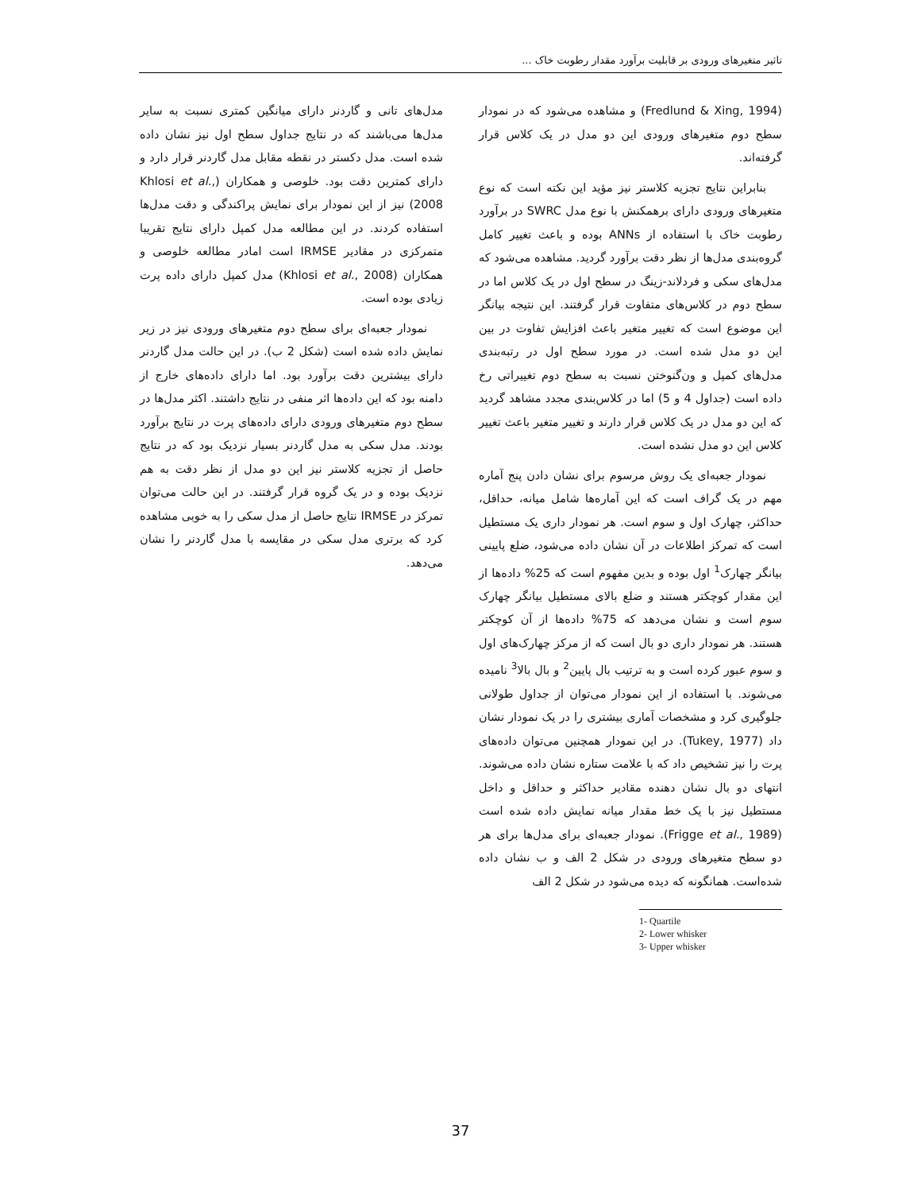تاثیر متغیرهای ورودی بر قابلیت برآورد مقدار رطوبت خاک ...
(Fredlund & Xing, 1994) و مشاهده می‌شود که در نمودار سطح دوم متغیرهای ورودی این دو مدل در یک کلاس قرار گرفته‌اند.
بنابراین نتایج تجزیه کلاستر نیز مؤید این نکته است که نوع متغیرهای ورودی دارای برهمکنش با نوع مدل SWRC در برآورد رطوبت خاک با استفاده از ANNs بوده و باعث تغییر کامل گروه‌بندی مدل‌ها از نظر دقت برآورد گردید. مشاهده می‌شود که مدل‌های سکی و فردلاند-زینگ در سطح اول در یک کلاس اما در سطح دوم در کلاس‌های متفاوت قرار گرفتند. این نتیجه بیانگر این موضوع است که تغییر متغیر باعث افزایش تفاوت در بین این دو مدل شده است. در مورد سطح اول در رتبه‌بندی مدل‌های کمپل و ون‌گنوختن نسبت به سطح دوم تغییراتی رخ داده است (جداول 4 و 5) اما در کلاس‌بندی مجدد مشاهد گردید که این دو مدل در یک کلاس قرار دارند و تغییر متغیر باعث تغییر کلاس این دو مدل نشده است.
نمودار جعبه‌ای یک روش مرسوم برای نشان دادن پنج آماره مهم در یک گراف است که این آماره‌ها شامل میانه، حداقل، حداکثر، چهارک اول و سوم است. هر نمودار داری یک مستطیل است که تمرکز اطلاعات در آن نشان داده می‌شود، ضلع پایینی بیانگر چهارک<sup>1</sup> اول بوده و بدین مفهوم است که 25% داده‌ها از این مقدار کوچکتر هستند و ضلع بالای مستطیل بیانگر چهارک سوم است و نشان می‌دهد که 75% داده‌ها از آن کوچکتر هستند. هر نمودار داری دو بال است که از مرکز چهارک‌های اول و سوم عبور کرده است و به ترتیب بال پایین<sup>2</sup> و بال بالا<sup>3</sup> نامیده می‌شوند. با استفاده از این نمودار می‌توان از جداول طولانی جلوگیری کرد و مشخصات آماری بیشتری را در یک نمودار نشان داد (Tukey, 1977). در این نمودار همچنین می‌توان داده‌های پرت را نیز تشخیص داد که با علامت ستاره نشان داده می‌شوند. انتهای دو بال نشان دهنده مقادیر حداکثر و حداقل و داخل مستطیل نیز با یک خط مقدار میانه نمایش داده شده است (Frigge et al., 1989). نمودار جعبه‌ای برای مدل‌ها برای هر دو سطح متغیرهای ورودی در شکل 2 الف و ب نشان داده شده‌است. همانگونه که دیده می‌شود در شکل 2 الف
1- Quartile
2- Lower whisker
3- Upper whisker
مدل‌های تانی و گاردنر دارای میانگین کمتری نسبت به سایر مدل‌ها می‌باشند که در نتایج جداول سطح اول نیز نشان داده شده است. مدل دکستر در نقطه مقابل مدل گاردنر قرار دارد و دارای کمترین دقت بود. خلوصی و همکاران (Khlosi et al., 2008) نیز از این نمودار برای نمایش پراکندگی و دقت مدل‌ها استفاده کردند. در این مطالعه مدل کمپل دارای نتایج تقریبا متمرکزی در مقادیر IRMSE است امادر مطالعه خلوصی و همکاران (Khlosi et al., 2008) مدل کمپل دارای داده پرت زیادی بوده است.
نمودار جعبه‌ای برای سطح دوم متغیرهای ورودی نیز در زیر نمایش داده شده است (شکل 2 ب). در این حالت مدل گاردنر دارای بیشترین دقت برآورد بود. اما دارای داده‌های خارج از دامنه بود که این داده‌ها اثر منفی در نتایج داشتند. اکثر مدل‌ها در سطح دوم متغیرهای ورودی دارای داده‌های پرت در نتایج برآورد بودند. مدل سکی به مدل گاردنر بسیار نزدیک بود که در نتایج حاصل از تجزیه کلاستر نیز این دو مدل از نظر دقت به هم نزدیک بوده و در یک گروه قرار گرفتند. در این حالت می‌توان تمرکز در IRMSE نتایج حاصل از مدل سکی را به خوبی مشاهده کرد که برتری مدل سکی در مقایسه با مدل گاردنر را نشان می‌دهد.
37